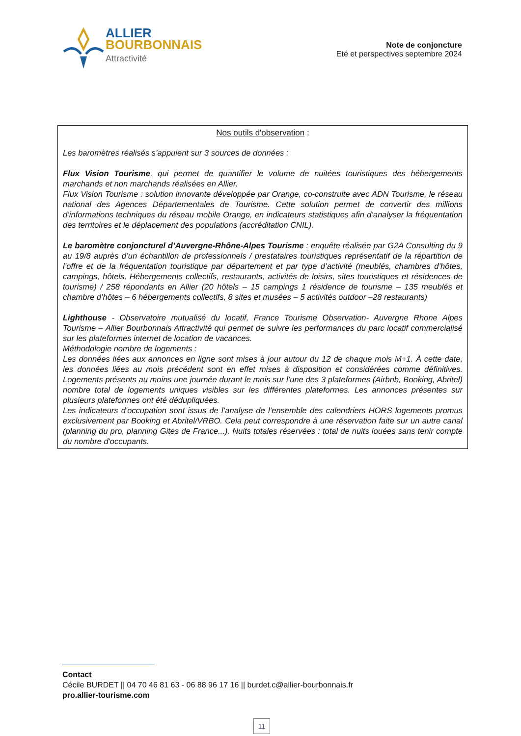ALLIER
BOURBONNAIS
Attractivité
Note de conjoncture
Eté et perspectives septembre 2024
Nos outils d'observation :
Les baromètres réalisés s’appuient sur 3 sources de données :
Flux Vision Tourisme, qui permet de quantifier le volume de nuitées touristiques des hébergements marchands et non marchands réalisées en Allier.
Flux Vision Tourisme : solution innovante développée par Orange, co-construite avec ADN Tourisme, le réseau national des Agences Départementales de Tourisme. Cette solution permet de convertir des millions d’informations techniques du réseau mobile Orange, en indicateurs statistiques afin d’analyser la fréquentation des territoires et le déplacement des populations (accréditation CNIL).
Le baromètre conjoncturel d’Auvergne-Rhône-Alpes Tourisme : enquête réalisée par G2A Consulting du 9 au 19/8 auprès d’un échantillon de professionnels / prestataires touristiques représentatif de la répartition de l’offre et de la fréquentation touristique par département et par type d’activité (meublés, chambres d’hôtes, campings, hôtels, Hébergements collectifs, restaurants, activités de loisirs, sites touristiques et résidences de tourisme) / 258 répondants en Allier (20 hôtels – 15 campings 1 résidence de tourisme – 135 meublés et chambre d’hôtes – 6 hébergements collectifs, 8 sites et musées – 5 activités outdoor –28 restaurants)
Lighthouse - Observatoire mutualisé du locatif, France Tourisme Observation- Auvergne Rhone Alpes Tourisme – Allier Bourbonnais Attractivité qui permet de suivre les performances du parc locatif commercialisé sur les plateformes internet de location de vacances.
Méthodologie nombre de logements :
Les données liées aux annonces en ligne sont mises à jour autour du 12 de chaque mois M+1. À cette date, les données liées au mois précédent sont en effet mises à disposition et considérées comme définitives. Logements présents au moins une journée durant le mois sur l’une des 3 plateformes (Airbnb, Booking, Abritel) nombre total de logements uniques visibles sur les différentes plateformes. Les annonces présentes sur plusieurs plateformes ont été dédupliquées.
Les indicateurs d'occupation sont issus de l’analyse de l’ensemble des calendriers HORS logements promus exclusivement par Booking et Abritel/VRBO. Cela peut correspondre à une réservation faite sur un autre canal (planning du pro, planning Gites de France...). Nuits totales réservées : total de nuits louées sans tenir compte du nombre d'occupants.
Contact
Cécile BURDET || 04 70 46 81 63 - 06 88 96 17 16 || burdet.c@allier-bourbonnais.fr
pro.allier-tourisme.com
11